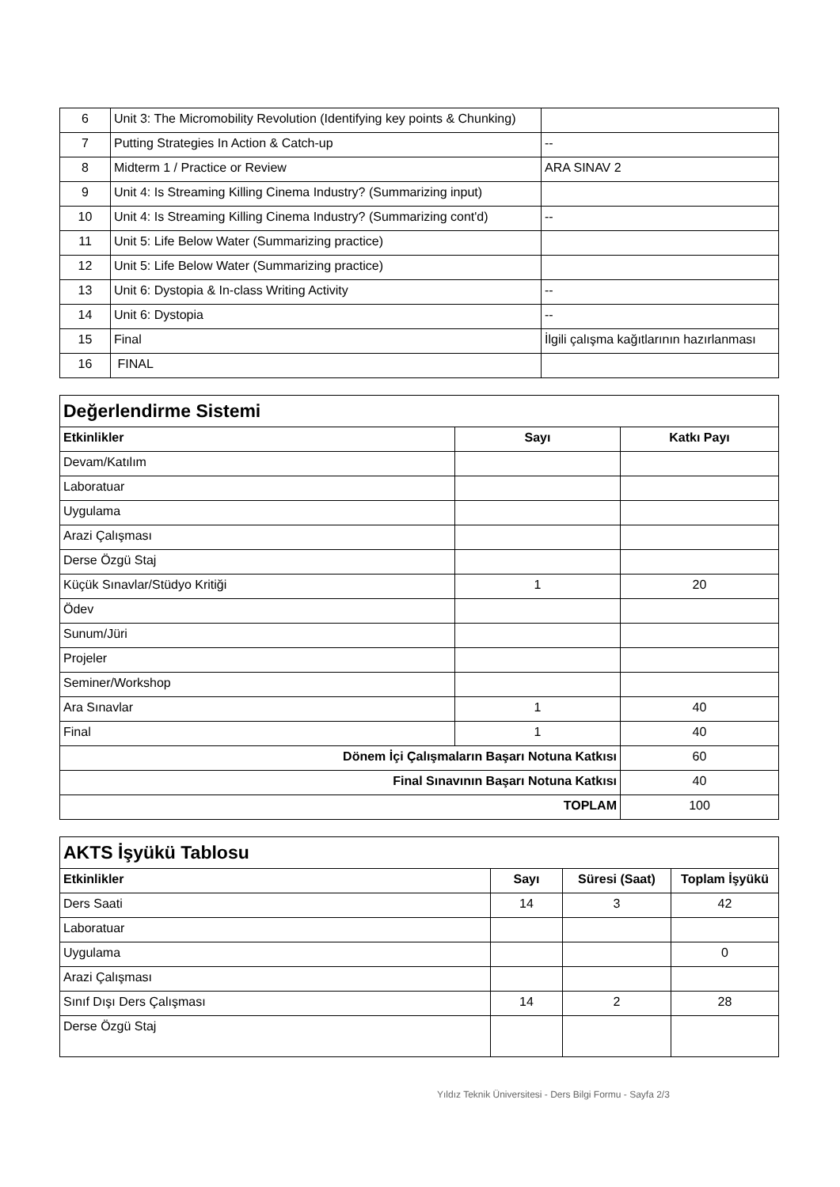| 6 | Unit 3: The Micromobility Revolution (Identifying key points & Chunking) | |
| 7 | Putting Strategies In Action & Catch-up | -- |
| 8 | Midterm 1 / Practice or Review | ARA SINAV 2 |
| 9 | Unit 4: Is Streaming Killing Cinema Industry? (Summarizing input) | |
| 10 | Unit 4: Is Streaming Killing Cinema Industry? (Summarizing cont'd) | -- |
| 11 | Unit 5: Life Below Water (Summarizing practice) | |
| 12 | Unit 5: Life Below Water (Summarizing practice) | |
| 13 | Unit 6: Dystopia & In-class Writing Activity | -- |
| 14 | Unit 6: Dystopia | -- |
| 15 | Final | İlgili çalışma kağıtlarının hazırlanması |
| 16 | FINAL | |
| Değerlendirme Sistemi | | |
| Etkinlikler | Sayı | Katkı Payı |
| Devam/Katılım | | |
| Laboratuar | | |
| Uygulama | | |
| Arazi Çalışması | | |
| Derse Özgü Staj | | |
| Küçük Sınavlar/Stüdyo Kritiği | 1 | 20 |
| Ödev | | |
| Sunum/Jüri | | |
| Projeler | | |
| Seminer/Workshop | | |
| Ara Sınavlar | 1 | 40 |
| Final | 1 | 40 |
| Dönem İçi Çalışmaların Başarı Notuna Katkısı | | 60 |
| Final Sınavının Başarı Notuna Katkısı | | 40 |
| TOPLAM | | 100 |
| AKTS İşyükü Tablosu | | | |
| Etkinlikler | Sayı | Süresi (Saat) | Toplam İşyükü |
| Ders Saati | 14 | 3 | 42 |
| Laboratuar | | | |
| Uygulama | | | 0 |
| Arazi Çalışması | | | |
| Sınıf Dışı Ders Çalışması | 14 | 2 | 28 |
| Derse Özgü Staj | | | |
Yıldız Teknik Üniversitesi - Ders Bilgi Formu - Sayfa 2/3